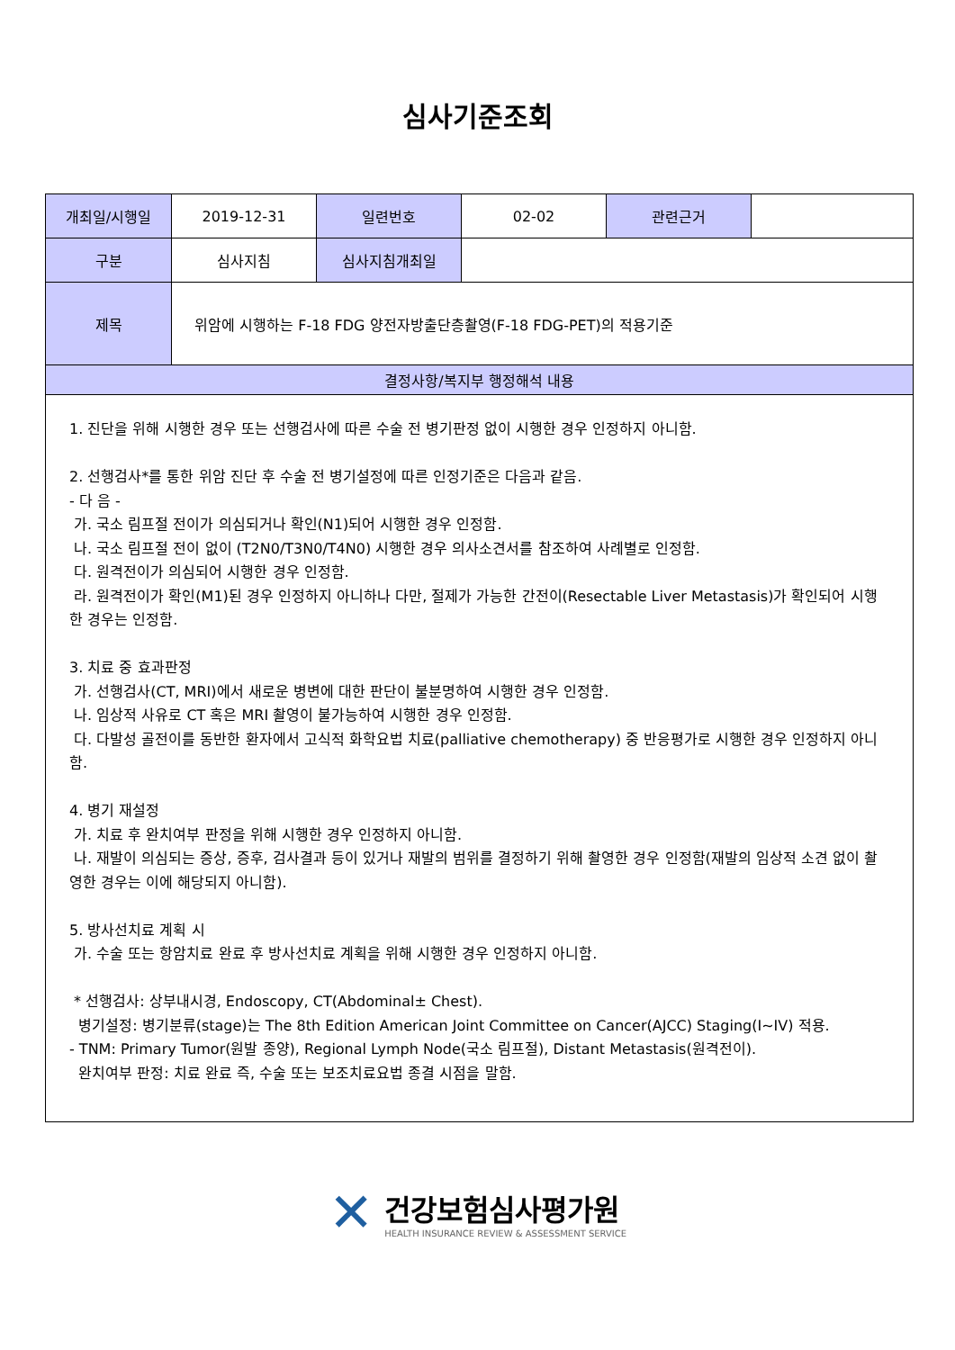심사기준조회
| 개최일/시행일 | 2019-12-31 | 일련번호 | 02-02 | 관련근거 | |
| 구분 | 심사지침 | 심사지침개최일 | | | |
| 제목 | 위암에 시행하는 F-18 FDG 양전자방출단층촬영(F-18 FDG-PET)의 적용기준 | | | | |
| 결정사항/복지부 행정해석 내용 | | | | | |
| 1. 진단을 위해 시행한 경우 또는 선행검사에 따른 수술 전 병기판정 없이 시행한 경우 인정하지 아니함. 2. 선행검사*를 통한 위암 진단 후 수술 전 병기설정에 따른 인정기준은 다음과 같음. - 다 음 - 가. 국소 림프절 전이가 의심되거나 확인(N1)되어 시행한 경우 인정함. 나. 국소 림프절 전이 없이 (T2N0/T3N0/T4N0) 시행한 경우 의사소견서를 참조하여 사례별로 인정함. 다. 원격전이가 의심되어 시행한 경우 인정함. 라. 원격전이가 확인(M1)된 경우 인정하지 아니하나 다만, 절제가 가능한 간전이(Resectable Liver Metastasis)가 확인되어 시행한 경우는 인정함. 3. 치료 중 효과판정 가. 선행검사(CT, MRI)에서 새로운 병변에 대한 판단이 불분명하여 시행한 경우 인정함. 나. 임상적 사유로 CT 혹은 MRI 촬영이 불가능하여 시행한 경우 인정함. 다. 다발성 골전이를 동반한 환자에서 고식적 화학요법 치료(palliative chemotherapy) 중 반응평가로 시행한 경우 인정하지 아니함. 4. 병기 재설정 가. 치료 후 완치여부 판정을 위해 시행한 경우 인정하지 아니함. 나. 재발이 의심되는 증상, 증후, 검사결과 등이 있거나 재발의 범위를 결정하기 위해 촬영한 경우 인정함(재발의 임상적 소견 없이 촬영한 경우는 이에 해당되지 아니함). 5. 방사선치료 계획 시 가. 수술 또는 항암치료 완료 후 방사선치료 계획을 위해 시행한 경우 인정하지 아니함. * 선행검사: 상부내시경, Endoscopy, CT(Abdominal± Chest). 병기설정: 병기분류(stage)는 The 8th Edition American Joint Committee on Cancer(AJCC) Staging(I~IV) 적용. - TNM: Primary Tumor(원발 종양), Regional Lymph Node(국소 림프절), Distant Metastasis(원격전이). 완치여부 판정: 치료 완료 즉, 수술 또는 보조치료요법 종결 시점을 말함. | | | | | |
✕
건강보험심사평가원
HEALTH INSURANCE REVIEW & ASSESSMENT SERVICE